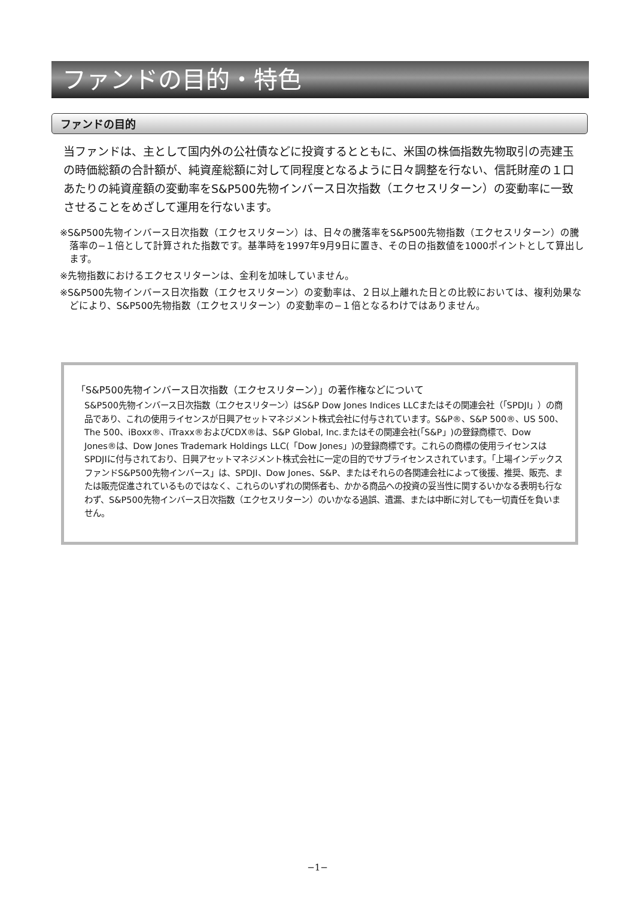ファンドの目的・特色
ファンドの目的
当ファンドは、主として国内外の公社債などに投資するとともに、米国の株価指数先物取引の売建玉の時価総額の合計額が、純資産総額に対して同程度となるように日々調整を行ない、信託財産の１口あたりの純資産額の変動率をS&P500先物インバース日次指数（エクセスリターン）の変動率に一致させることをめざして運用を行ないます。
※S&P500先物インバース日次指数（エクセスリターン）は、日々の騰落率をS&P500先物指数（エクセスリターン）の騰落率の−１倍として計算された指数です。基準時を1997年9月9日に置き、その日の指数値を1000ポイントとして算出します。
※先物指数におけるエクセスリターンは、金利を加味していません。
※S&P500先物インバース日次指数（エクセスリターン）の変動率は、２日以上離れた日との比較においては、複利効果などにより、S&P500先物指数（エクセスリターン）の変動率の−１倍となるわけではありません。
「S&P500先物インバース日次指数（エクセスリターン）」の著作権などについて
S&P500先物インバース日次指数（エクセスリターン）はS&P Dow Jones Indices LLCまたはその関連会社（「SPDJI」）の商品であり、これの使用ライセンスが日興アセットマネジメント株式会社に付与されています。S&P®、S&P 500®、US 500、The 500、iBoxx®、iTraxx®およびCDX®は、S&P Global, Inc.またはその関連会社(「S&P」)の登録商標で、Dow Jones®は、Dow Jones Trademark Holdings LLC(「Dow Jones」)の登録商標です。これらの商標の使用ライセンスはSPDJIに付与されており、日興アセットマネジメント株式会社に一定の目的でサブライセンスされています。「上場インデックスファンドS&P500先物インバース」は、SPDJI、Dow Jones、S&P、またはそれらの各関連会社によって後援、推奨、販売、または販売促進されているものではなく、これらのいずれの関係者も、かかる商品への投資の妥当性に関するいかなる表明も行なわず、S&P500先物インバース日次指数（エクセスリターン）のいかなる過誤、遺漏、または中断に対しても一切責任を負いません。
−1−